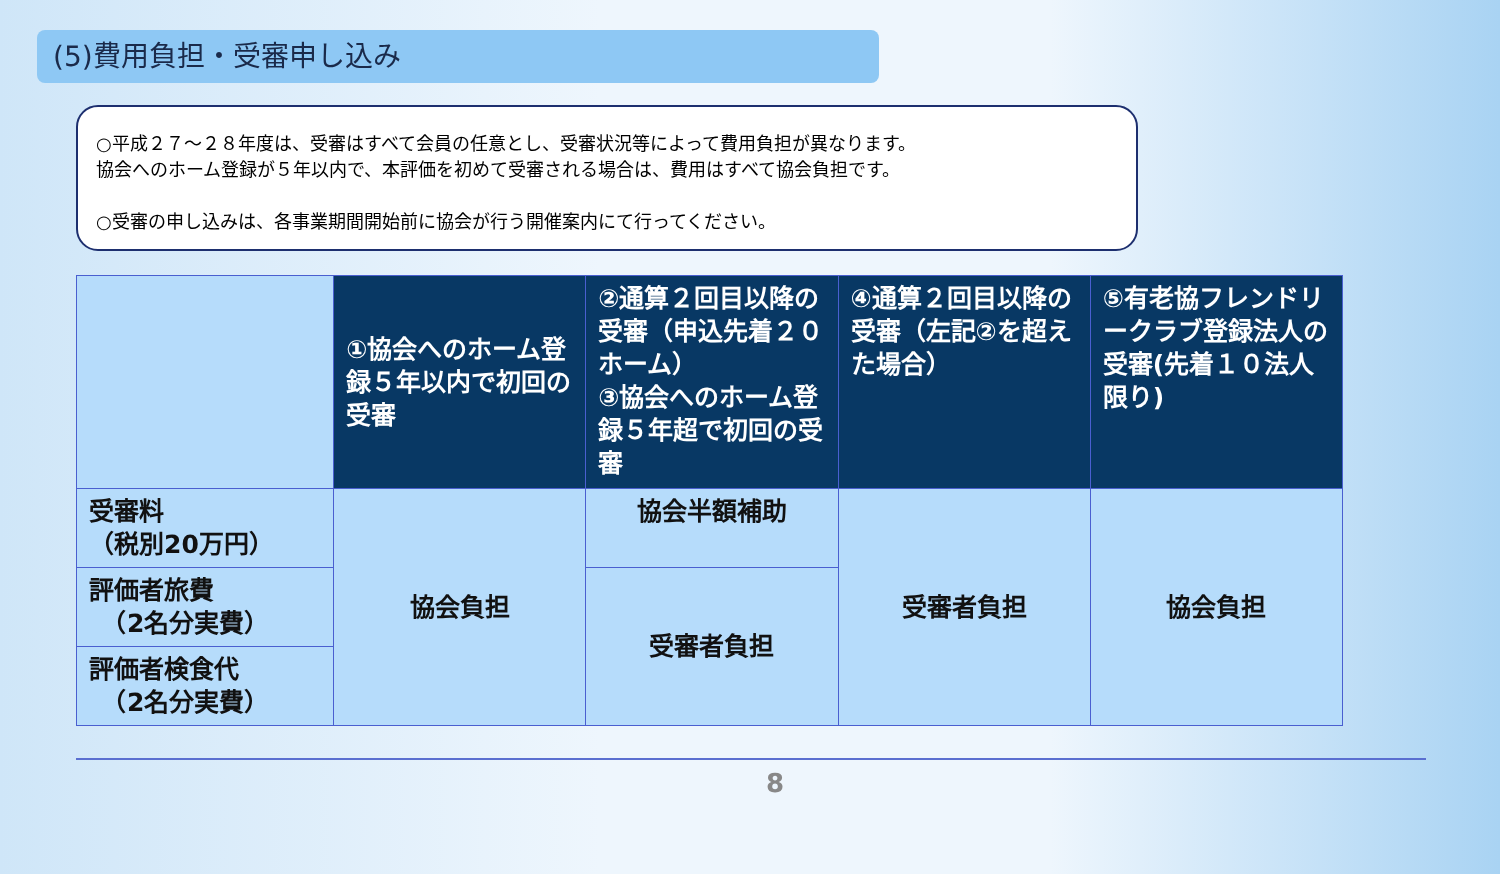(5)費用負担・受審申し込み
○平成２７～２８年度は、受審はすべて会員の任意とし、受審状況等によって費用負担が異なります。
協会へのホーム登録が５年以内で、本評価を初めて受審される場合は、費用はすべて協会負担です。
○受審の申し込みは、各事業期間開始前に協会が行う開催案内にて行ってください。
| | ①協会へのホーム登録５年以内で初回の受審 | ②通算２回目以降の受審（申込先着２０ホーム） ③協会へのホーム登録５年超で初回の受審 | ④通算２回目以降の受審（左記②を超えた場合） | ⑤有老協フレンドリークラブ登録法人の受審(先着１０法人限り) |
| 受審料 （税別20万円） | 協会負担 | 協会半額補助 | 受審者負担 | 協会負担 |
| 評価者旅費 （2名分実費） | | 受審者負担 | | |
| 評価者検食代 （2名分実費） | | | | |
8